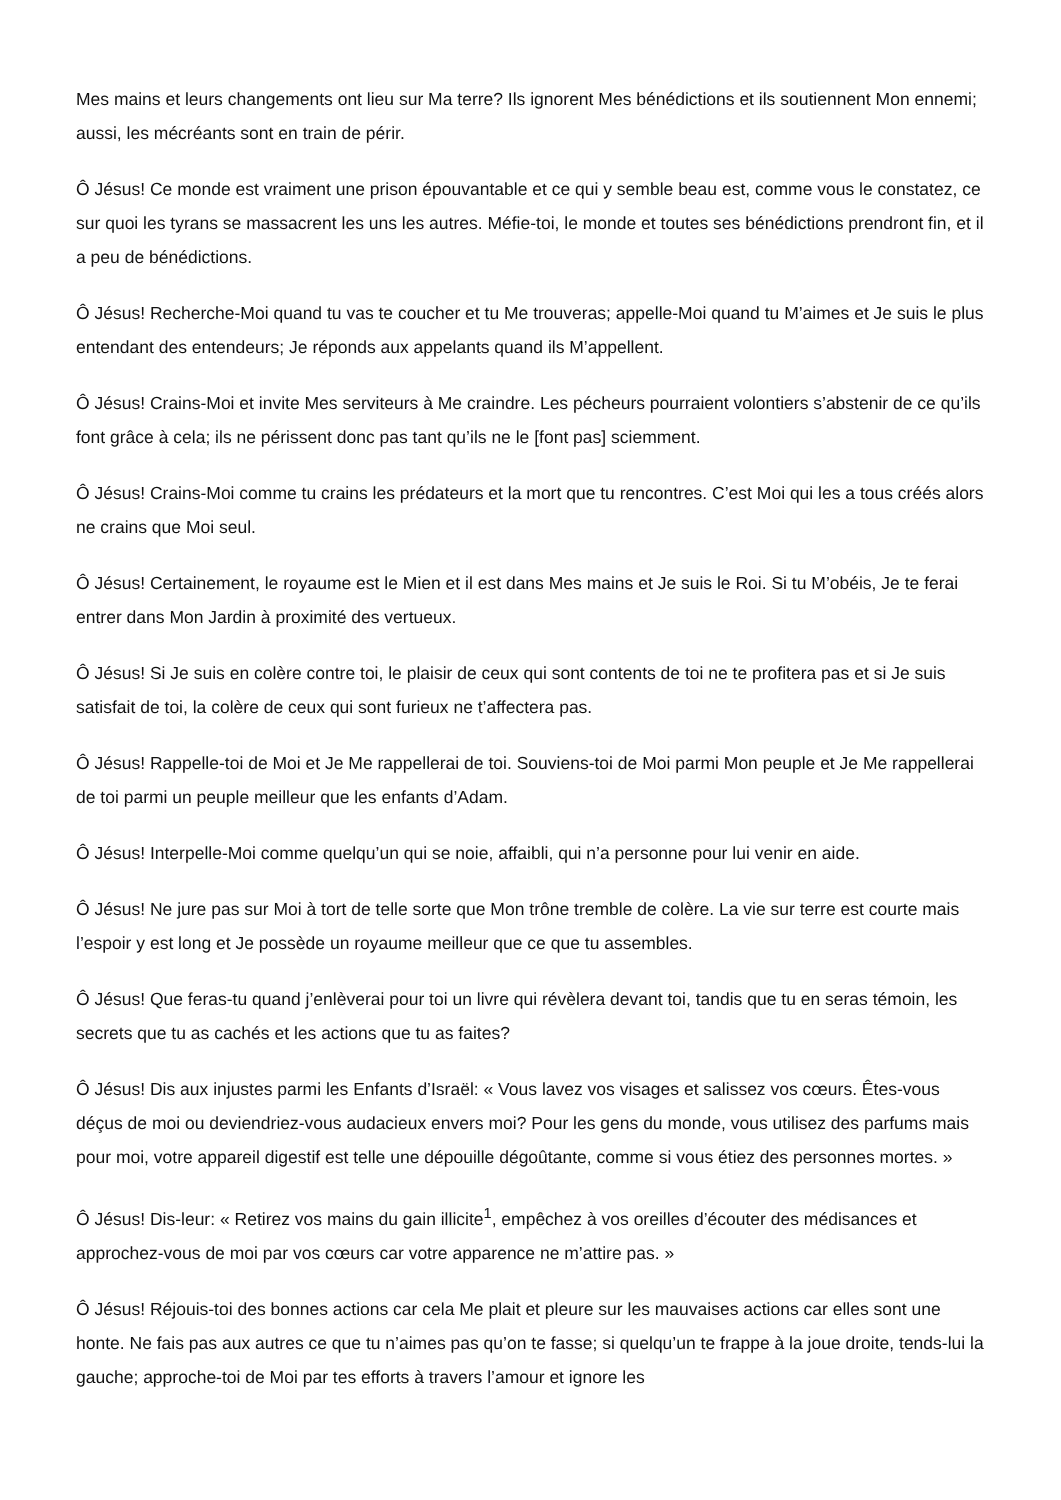Mes mains et leurs changements ont lieu sur Ma terre? Ils ignorent Mes bénédictions et ils soutiennent Mon ennemi; aussi, les mécréants sont en train de périr.
Ô Jésus! Ce monde est vraiment une prison épouvantable et ce qui y semble beau est, comme vous le constatez, ce sur quoi les tyrans se massacrent les uns les autres. Méfie-toi, le monde et toutes ses bénédictions prendront fin, et il a peu de bénédictions.
Ô Jésus! Recherche-Moi quand tu vas te coucher et tu Me trouveras; appelle-Moi quand tu M’aimes et Je suis le plus entendant des entendeurs; Je réponds aux appelants quand ils M’appellent.
Ô Jésus! Crains-Moi et invite Mes serviteurs à Me craindre. Les pécheurs pourraient volontiers s’abstenir de ce qu’ils font grâce à cela; ils ne périssent donc pas tant qu’ils ne le [font pas] sciemment.
Ô Jésus! Crains-Moi comme tu crains les prédateurs et la mort que tu rencontres. C’est Moi qui les a tous créés alors ne crains que Moi seul.
Ô Jésus! Certainement, le royaume est le Mien et il est dans Mes mains et Je suis le Roi. Si tu M’obéis, Je te ferai entrer dans Mon Jardin à proximité des vertueux.
Ô Jésus! Si Je suis en colère contre toi, le plaisir de ceux qui sont contents de toi ne te profitera pas et si Je suis satisfait de toi, la colère de ceux qui sont furieux ne t’affectera pas.
Ô Jésus! Rappelle-toi de Moi et Je Me rappellerai de toi. Souviens-toi de Moi parmi Mon peuple et Je Me rappellerai de toi parmi un peuple meilleur que les enfants d’Adam.
Ô Jésus! Interpelle-Moi comme quelqu’un qui se noie, affaibli, qui n’a personne pour lui venir en aide.
Ô Jésus! Ne jure pas sur Moi à tort de telle sorte que Mon trône tremble de colère. La vie sur terre est courte mais l’espoir y est long et Je possède un royaume meilleur que ce que tu assembles.
Ô Jésus! Que feras-tu quand j’enlèverai pour toi un livre qui révèlera devant toi, tandis que tu en seras témoin, les secrets que tu as cachés et les actions que tu as faites?
Ô Jésus! Dis aux injustes parmi les Enfants d’Israël: « Vous lavez vos visages et salissez vos cœurs. Êtes-vous déçus de moi ou deviendriez-vous audacieux envers moi? Pour les gens du monde, vous utilisez des parfums mais pour moi, votre appareil digestif est telle une dépouille dégoûtante, comme si vous étiez des personnes mortes. »
Ô Jésus! Dis-leur: « Retirez vos mains du gain illicite<sup>1</sup>, empêchez à vos oreilles d’écouter des médisances et approchez-vous de moi par vos cœurs car votre apparence ne m’attire pas. »
Ô Jésus! Réjouis-toi des bonnes actions car cela Me plait et pleure sur les mauvaises actions car elles sont une honte. Ne fais pas aux autres ce que tu n’aimes pas qu’on te fasse; si quelqu’un te frappe à la joue droite, tends-lui la gauche; approche-toi de Moi par tes efforts à travers l’amour et ignore les